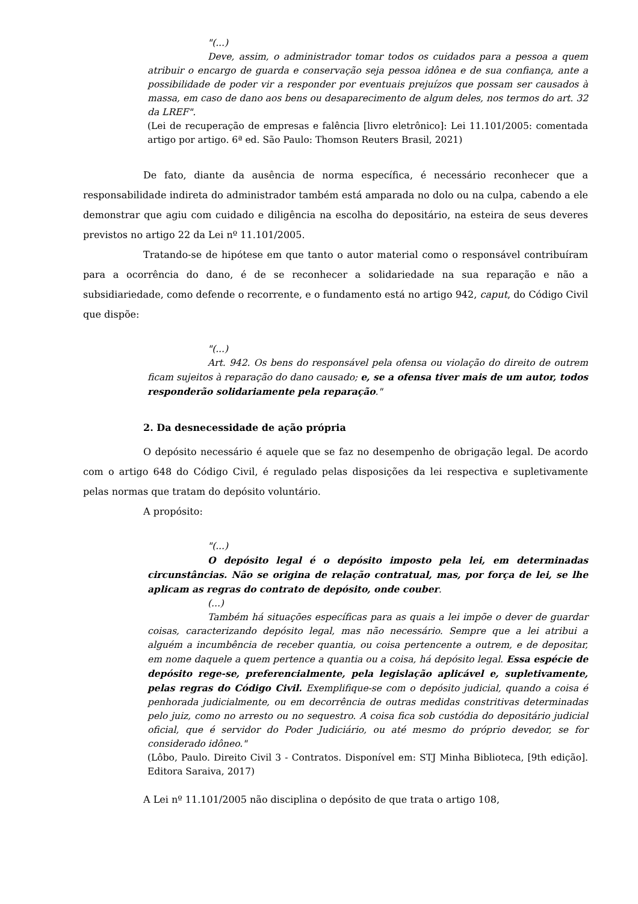"(...)
Deve, assim, o administrador tomar todos os cuidados para a pessoa a quem atribuir o encargo de guarda e conservação seja pessoa idônea e de sua confiança, ante a possibilidade de poder vir a responder por eventuais prejuízos que possam ser causados à massa, em caso de dano aos bens ou desaparecimento de algum deles, nos termos do art. 32 da LREF".
(Lei de recuperação de empresas e falência [livro eletrônico]: Lei 11.101/2005: comentada artigo por artigo. 6ª ed. São Paulo: Thomson Reuters Brasil, 2021)
De fato, diante da ausência de norma específica, é necessário reconhecer que a responsabilidade indireta do administrador também está amparada no dolo ou na culpa, cabendo a ele demonstrar que agiu com cuidado e diligência na escolha do depositário, na esteira de seus deveres previstos no artigo 22 da Lei nº 11.101/2005.
Tratando-se de hipótese em que tanto o autor material como o responsável contribuíram para a ocorrência do dano, é de se reconhecer a solidariedade na sua reparação e não a subsidiariedade, como defende o recorrente, e o fundamento está no artigo 942, caput, do Código Civil que dispõe:
"(...)
Art. 942. Os bens do responsável pela ofensa ou violação do direito de outrem ficam sujeitos à reparação do dano causado; e, se a ofensa tiver mais de um autor, todos responderão solidariamente pela reparação."
2. Da desnecessidade de ação própria
O depósito necessário é aquele que se faz no desempenho de obrigação legal. De acordo com o artigo 648 do Código Civil, é regulado pelas disposições da lei respectiva e supletivamente pelas normas que tratam do depósito voluntário.
A propósito:
"(...)
O depósito legal é o depósito imposto pela lei, em determinadas circunstâncias. Não se origina de relação contratual, mas, por força de lei, se lhe aplicam as regras do contrato de depósito, onde couber.
(...)
Também há situações específicas para as quais a lei impõe o dever de guardar coisas, caracterizando depósito legal, mas não necessário. Sempre que a lei atribui a alguém a incumbência de receber quantia, ou coisa pertencente a outrem, e de depositar, em nome daquele a quem pertence a quantia ou a coisa, há depósito legal. Essa espécie de depósito rege-se, preferencialmente, pela legislação aplicável e, supletivamente, pelas regras do Código Civil. Exemplifique-se com o depósito judicial, quando a coisa é penhorada judicialmente, ou em decorrência de outras medidas constritivas determinadas pelo juiz, como no arresto ou no sequestro. A coisa fica sob custódia do depositário judicial oficial, que é servidor do Poder Judiciário, ou até mesmo do próprio devedor, se for considerado idôneo."
(Lôbo, Paulo. Direito Civil 3 - Contratos. Disponível em: STJ Minha Biblioteca, [9th edição]. Editora Saraiva, 2017)
A Lei nº 11.101/2005 não disciplina o depósito de que trata o artigo 108,